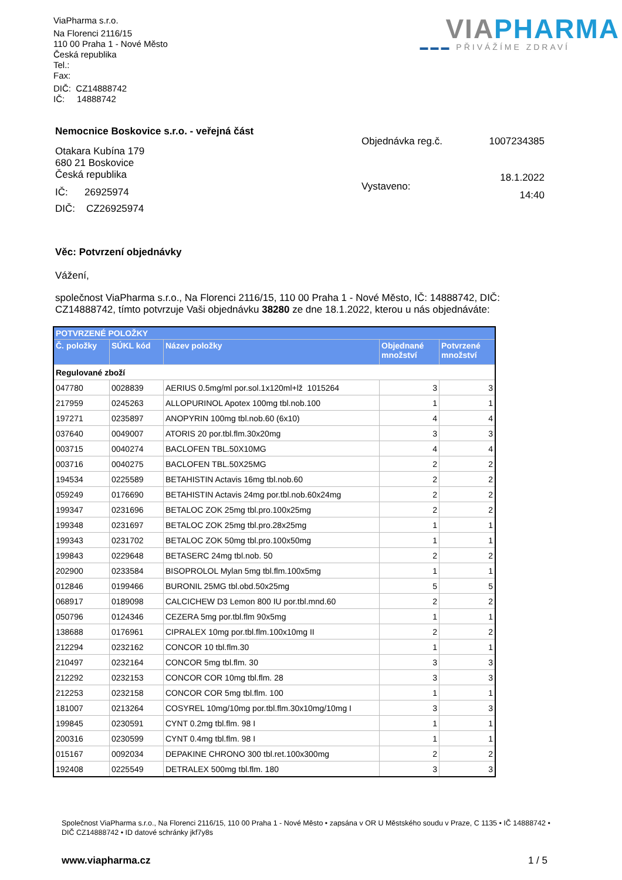ViaPharma s.r.o.
Na Florenci 2116/15
110 00 Praha 1 - Nové Město
Česká republika
Tel.:
Fax:
DIČ: CZ14888742
IČ: 14888742
VIA PHARMA
▬▬▬ PŘIVÁŽÍME ZDRAVÍ
Nemocnice Boskovice s.r.o. - veřejná část
Otakara Kubína 179
680 21 Boskovice
Česká republika
IČ: 26925974
DIČ: CZ26925974
| Objednávka reg.č. | 1007234385 |
| Vystaveno: | 18.1.2022 14:40 |
Věc: Potvrzení objednávky
Vážení,
společnost ViaPharma s.r.o., Na Florenci 2116/15, 110 00 Praha 1 - Nové Město, IČ: 14888742, DIČ: CZ14888742, tímto potvrzuje Vaši objednávku 38280 ze dne 18.1.2022, kterou u nás objednáváte:
| POTVRZENÉ POLOŽKY | | | | |
| --- | --- | --- | --- | --- |
| Č. položky | SÚKL kód | Název položky | Objednané množství | Potvrzené množství |
| Regulované zboží | | | | |
| 047780 | 0028839 | AERIUS 0.5mg/ml por.sol.1x120ml+lž 1015264 | 3 | 3 |
| 217959 | 0245263 | ALLOPURINOL Apotex 100mg tbl.nob.100 | 1 | 1 |
| 197271 | 0235897 | ANOPYRIN 100mg tbl.nob.60 (6x10) | 4 | 4 |
| 037640 | 0049007 | ATORIS 20 por.tbl.flm.30x20mg | 3 | 3 |
| 003715 | 0040274 | BACLOFEN TBL.50X10MG | 4 | 4 |
| 003716 | 0040275 | BACLOFEN TBL.50X25MG | 2 | 2 |
| 194534 | 0225589 | BETAHISTIN Actavis 16mg tbl.nob.60 | 2 | 2 |
| 059249 | 0176690 | BETAHISTIN Actavis 24mg por.tbl.nob.60x24mg | 2 | 2 |
| 199347 | 0231696 | BETALOC ZOK 25mg tbl.pro.100x25mg | 2 | 2 |
| 199348 | 0231697 | BETALOC ZOK 25mg tbl.pro.28x25mg | 1 | 1 |
| 199343 | 0231702 | BETALOC ZOK 50mg tbl.pro.100x50mg | 1 | 1 |
| 199843 | 0229648 | BETASERC 24mg tbl.nob. 50 | 2 | 2 |
| 202900 | 0233584 | BISOPROLOL Mylan 5mg tbl.flm.100x5mg | 1 | 1 |
| 012846 | 0199466 | BURONIL 25MG tbl.obd.50x25mg | 5 | 5 |
| 068917 | 0189098 | CALCICHEW D3 Lemon 800 IU por.tbl.mnd.60 | 2 | 2 |
| 050796 | 0124346 | CEZERA 5mg por.tbl.flm 90x5mg | 1 | 1 |
| 138688 | 0176961 | CIPRALEX 10mg por.tbl.flm.100x10mg II | 2 | 2 |
| 212294 | 0232162 | CONCOR 10 tbl.flm.30 | 1 | 1 |
| 210497 | 0232164 | CONCOR 5mg tbl.flm. 30 | 3 | 3 |
| 212292 | 0232153 | CONCOR COR 10mg tbl.flm. 28 | 3 | 3 |
| 212253 | 0232158 | CONCOR COR 5mg tbl.flm. 100 | 1 | 1 |
| 181007 | 0213264 | COSYREL 10mg/10mg por.tbl.flm.30x10mg/10mg I | 3 | 3 |
| 199845 | 0230591 | CYNT 0.2mg tbl.flm. 98 I | 1 | 1 |
| 200316 | 0230599 | CYNT 0.4mg tbl.flm. 98 I | 1 | 1 |
| 015167 | 0092034 | DEPAKINE CHRONO 300 tbl.ret.100x300mg | 2 | 2 |
| 192408 | 0225549 | DETRALEX 500mg tbl.flm. 180 | 3 | 3 |
Společnost ViaPharma s.r.o., Na Florenci 2116/15, 110 00 Praha 1 - Nové Město • zapsána v OR U Městského soudu v Praze, C 1135 • IČ 14888742 • DIČ CZ14888742 • ID datové schránky jkf7y8s
www.viapharma.cz 1 / 5